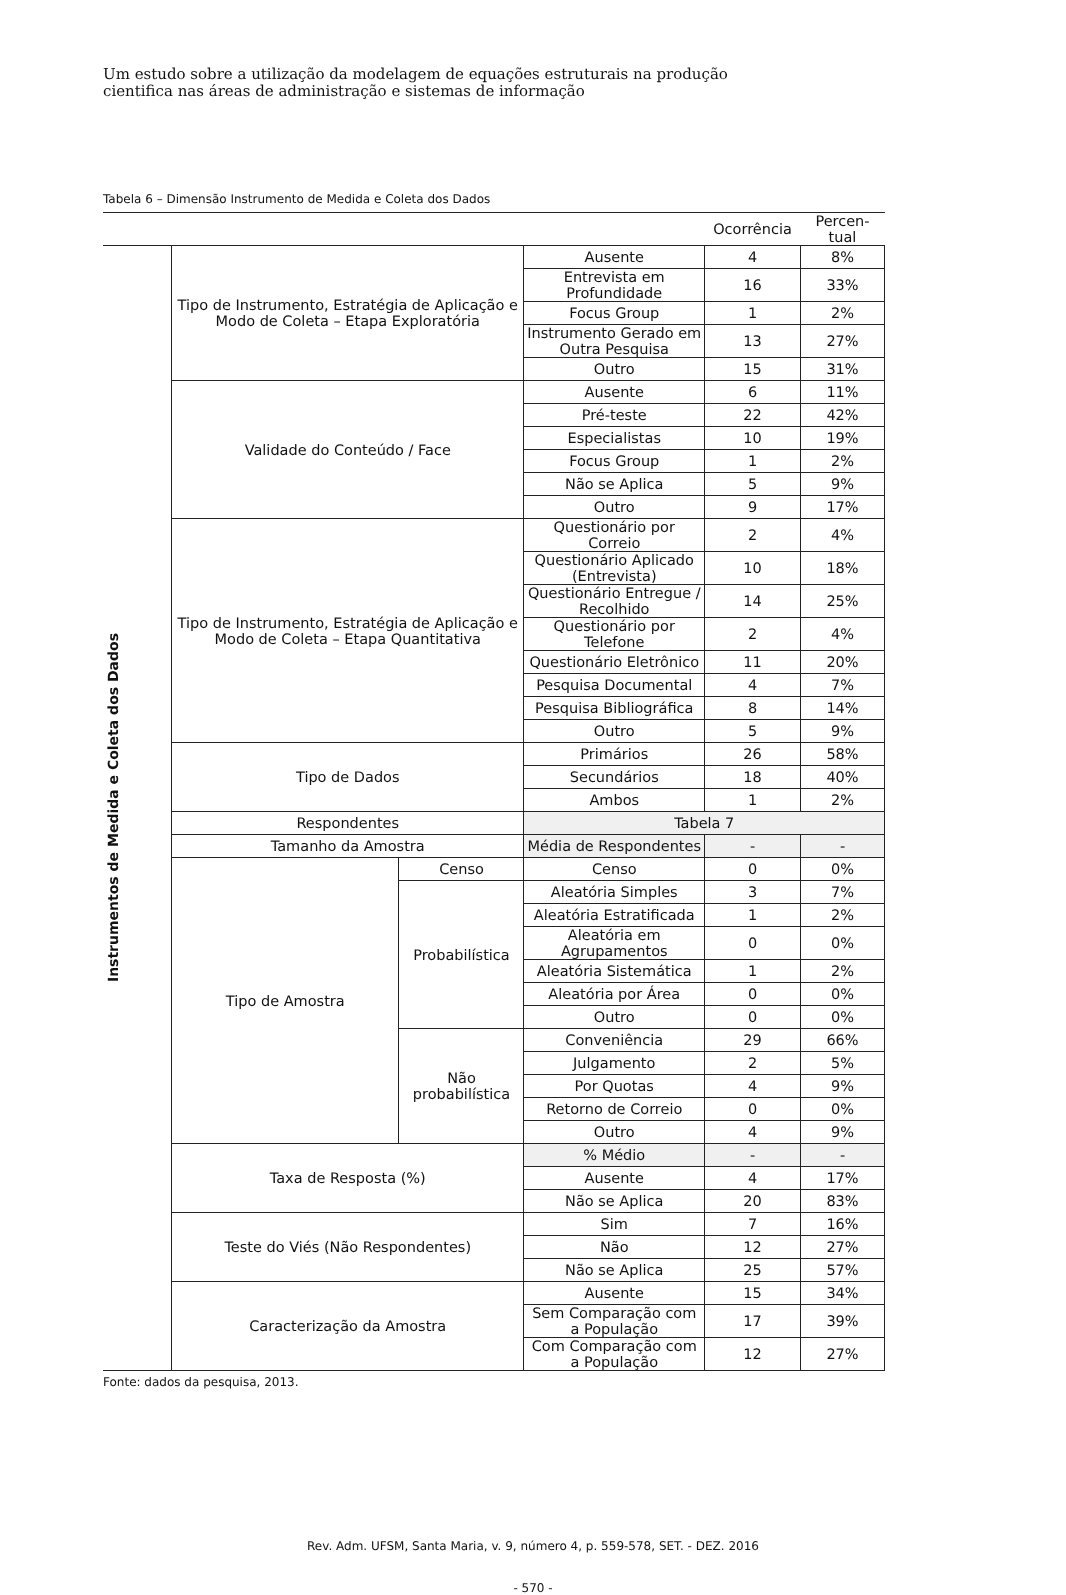Um estudo sobre a utilização da modelagem de equações estruturais na produção
cientifica nas áreas de administração e sistemas de informação
Tabela 6 – Dimensão Instrumento de Medida e Coleta dos Dados
| | | | | Ocorrência | Percen- tual |
| --- | --- | --- | --- | --- | --- |
| Instrumentos de Medida e Coleta dos Dados | Tipo de Instrumento, Estratégia de Aplicação e Modo de Coleta – Etapa Exploratória | | Ausente | 4 | 8% |
| | | | Entrevista em Profundidade | 16 | 33% |
| | | | Focus Group | 1 | 2% |
| | | | Instrumento Gerado em Outra Pesquisa | 13 | 27% |
| | | | Outro | 15 | 31% |
| | Validade do Conteúdo / Face | | Ausente | 6 | 11% |
| | | | Pré-teste | 22 | 42% |
| | | | Especialistas | 10 | 19% |
| | | | Focus Group | 1 | 2% |
| | | | Não se Aplica | 5 | 9% |
| | | | Outro | 9 | 17% |
| | Tipo de Instrumento, Estratégia de Aplicação e Modo de Coleta – Etapa Quantitativa | | Questionário por Correio | 2 | 4% |
| | | | Questionário Aplicado (Entrevista) | 10 | 18% |
| | | | Questionário Entregue / Recolhido | 14 | 25% |
| | | | Questionário por Telefone | 2 | 4% |
| | | | Questionário Eletrônico | 11 | 20% |
| | | | Pesquisa Documental | 4 | 7% |
| | | | Pesquisa Bibliográfica | 8 | 14% |
| | | | Outro | 5 | 9% |
| | Tipo de Dados | | Primários | 26 | 58% |
| | | | Secundários | 18 | 40% |
| | | | Ambos | 1 | 2% |
| | Respondentes | | Tabela 7 | | |
| | Tamanho da Amostra | | Média de Respondentes | - | - |
| | Tipo de Amostra | Censo | Censo | 0 | 0% |
| | | Probabilística | Aleatória Simples | 3 | 7% |
| | | | Aleatória Estratificada | 1 | 2% |
| | | | Aleatória em Agrupamentos | 0 | 0% |
| | | | Aleatória Sistemática | 1 | 2% |
| | | | Aleatória por Área | 0 | 0% |
| | | | Outro | 0 | 0% |
| | | Não probabilística | Conveniência | 29 | 66% |
| | | | Julgamento | 2 | 5% |
| | | | Por Quotas | 4 | 9% |
| | | | Retorno de Correio | 0 | 0% |
| | | | Outro | 4 | 9% |
| | Taxa de Resposta (%) | | % Médio | - | - |
| | | | Ausente | 4 | 17% |
| | | | Não se Aplica | 20 | 83% |
| | Teste do Viés (Não Respondentes) | | Sim | 7 | 16% |
| | | | Não | 12 | 27% |
| | | | Não se Aplica | 25 | 57% |
| | Caracterização da Amostra | | Ausente | 15 | 34% |
| | | | Sem Comparação com a População | 17 | 39% |
| | | | Com Comparação com a População | 12 | 27% |
Fonte: dados da pesquisa, 2013.
Rev. Adm. UFSM, Santa Maria, v. 9, número 4, p. 559-578, SET. - DEZ. 2016
- 570 -